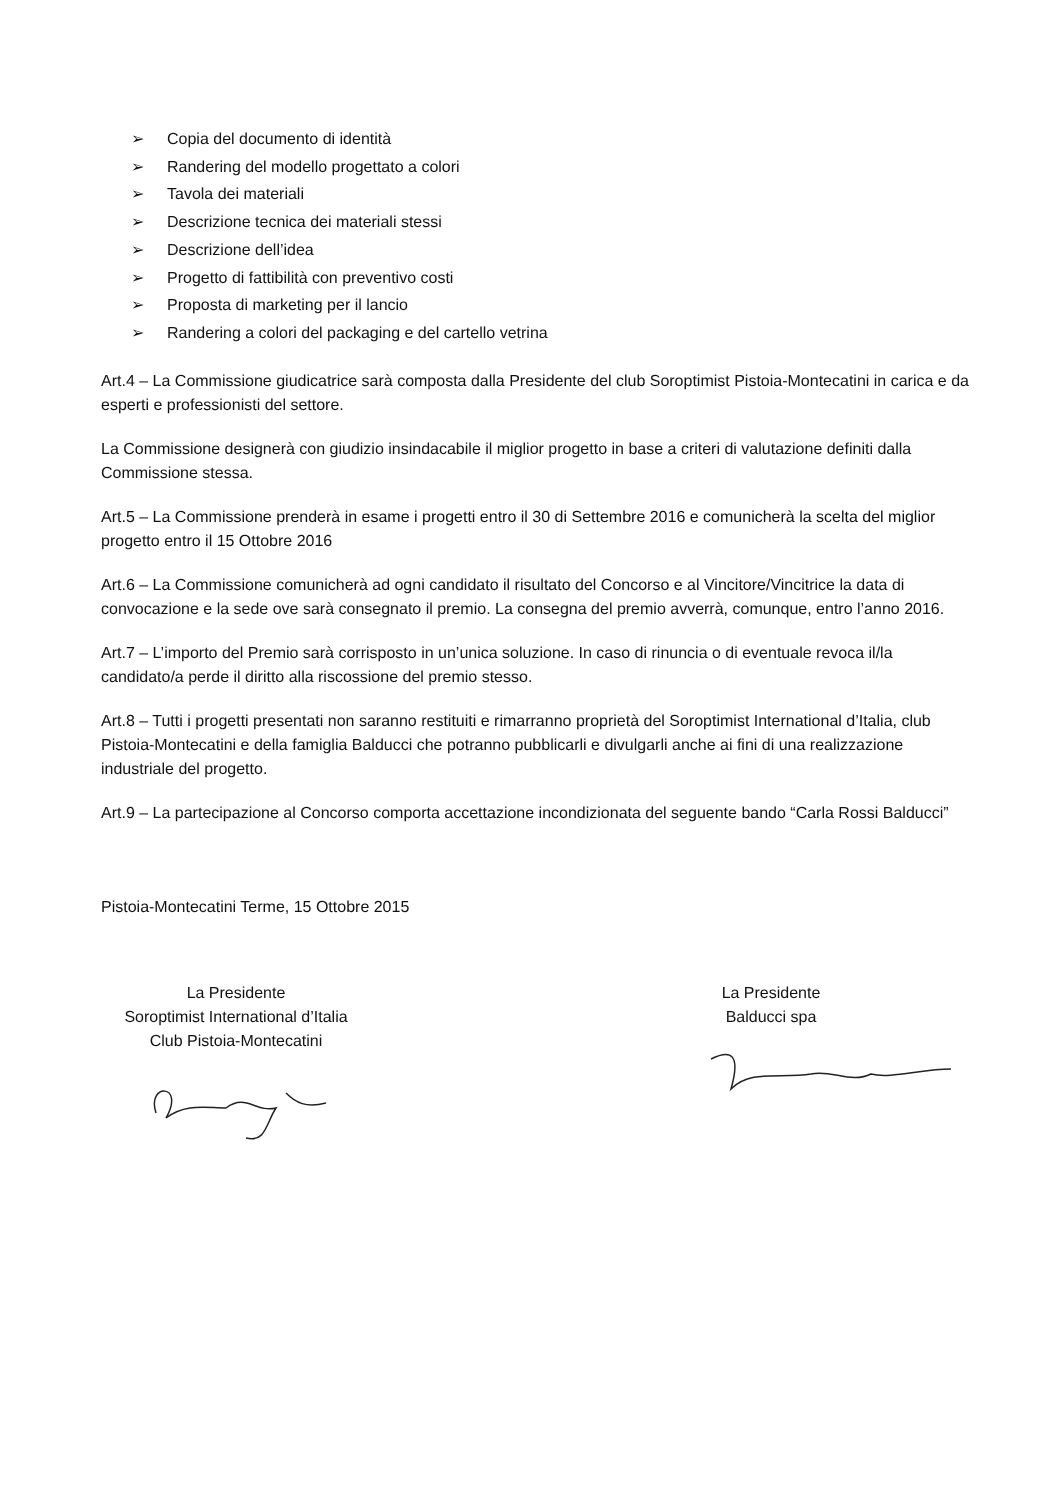➢ Copia del documento di identità
➢ Randering del modello progettato a colori
➢ Tavola dei materiali
➢ Descrizione tecnica dei materiali stessi
➢ Descrizione dell’idea
➢ Progetto di fattibilità con preventivo costi
➢ Proposta di marketing per il lancio
➢ Randering a colori del packaging e del cartello vetrina
Art.4 – La Commissione giudicatrice sarà composta dalla Presidente del club Soroptimist Pistoia-Montecatini in carica e da esperti e professionisti del settore.
La Commissione designerà con giudizio insindacabile il miglior progetto in base a criteri di valutazione definiti dalla Commissione stessa.
Art.5 – La Commissione prenderà in esame i progetti entro il 30 di Settembre 2016 e comunicherà la scelta del miglior progetto entro il 15 Ottobre 2016
Art.6 – La Commissione comunicherà ad ogni candidato il risultato del Concorso e al Vincitore/Vincitrice la data di convocazione e la sede ove sarà consegnato il premio. La consegna del premio avverrà, comunque, entro l’anno 2016.
Art.7 – L’importo del Premio sarà corrisposto in un’unica soluzione. In caso di rinuncia o di eventuale revoca il/la candidato/a perde il diritto alla riscossione del premio stesso.
Art.8 – Tutti i progetti presentati non saranno restituiti e rimarranno proprietà del Soroptimist International d’Italia, club Pistoia-Montecatini e della famiglia Balducci che potranno pubblicarli e divulgarli anche ai fini di una realizzazione industriale del progetto.
Art.9 – La partecipazione al Concorso comporta accettazione incondizionata del seguente bando “Carla Rossi Balducci”
Pistoia-Montecatini Terme, 15 Ottobre 2015
La Presidente
Soroptimist International d’Italia
Club Pistoia-Montecatini
La Presidente
Balducci spa